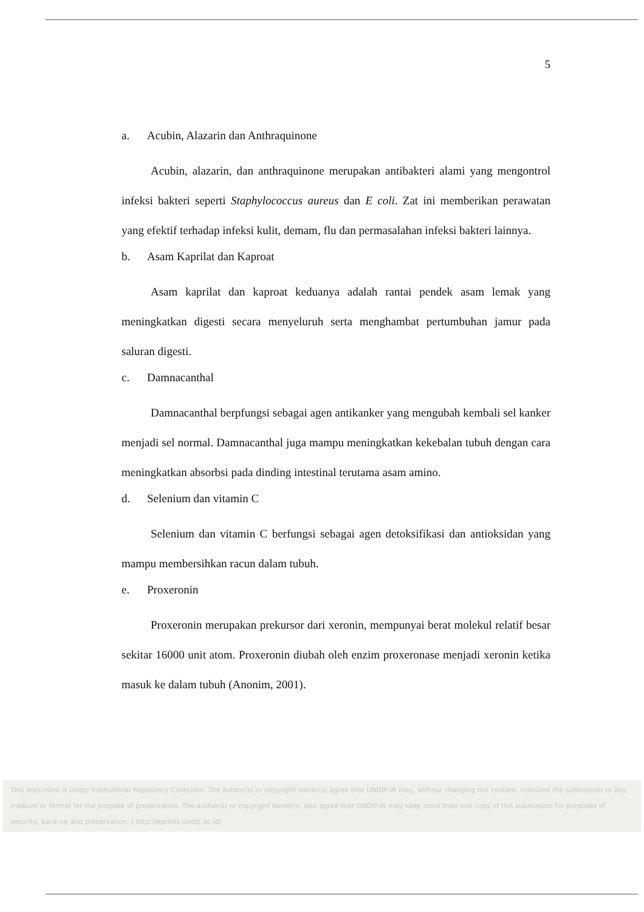5
a. Acubin, Alazarin dan Anthraquinone
Acubin, alazarin, dan anthraquinone merupakan antibakteri alami yang mengontrol infeksi bakteri seperti Staphylococcus aureus dan E coli. Zat ini memberikan perawatan yang efektif terhadap infeksi kulit, demam, flu dan permasalahan infeksi bakteri lainnya.
b. Asam Kaprilat dan Kaproat
Asam kaprilat dan kaproat keduanya adalah rantai pendek asam lemak yang meningkatkan digesti secara menyeluruh serta menghambat pertumbuhan jamur pada saluran digesti.
c. Damnacanthal
Damnacanthal berpfungsi sebagai agen antikanker yang mengubah kembali sel kanker menjadi sel normal. Damnacanthal juga mampu meningkatkan kekebalan tubuh dengan cara meningkatkan absorbsi pada dinding intestinal terutama asam amino.
d. Selenium dan vitamin C
Selenium dan vitamin C berfungsi sebagai agen detoksifikasi dan antioksidan yang mampu membersihkan racun dalam tubuh.
e. Proxeronin
Proxeronin merupakan prekursor dari xeronin, mempunyai berat molekul relatif besar sekitar 16000 unit atom. Proxeronin diubah oleh enzim proxeronase menjadi xeronin ketika masuk ke dalam tubuh (Anonim, 2001).
This document is Undip Institutional Repository Collection. The author(s) or copyright owner(s) agree that UNDIP-IR may, without changing the content, translate the submission to any medium or format for the purpose of preservation. The author(s) or copyright owner(s) also agree that UNDIP-IR may keep more than one copy of this submission for purposes of security, back-up and preservation. ( http://eprints.undip.ac.id)